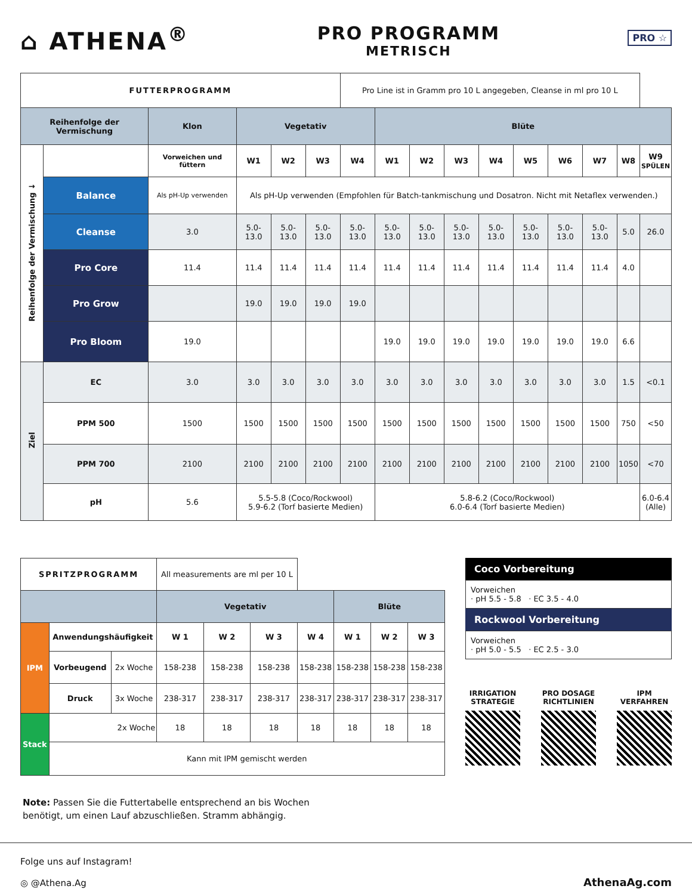⌂ ATHENA<sup>®</sup>
PRO PROGRAMM
METRISCH
PRO ☆
| FUTTERPROGRAMM | | | | | | Pro Line ist in Gramm pro 10 L angegeben, Cleanse in ml pro 10 L | | | | | | | | | |
| Reihenfolge der Vermischung | | Klon | Vegetativ | | | | Blüte | | | | | | | | |
| Reihenfolge der Vermischung ↓ | | Vorweichen und füttern | W1 | W2 | W3 | W4 | W1 | W2 | W3 | W4 | W5 | W6 | W7 | W8 | W9 SPÜLEN |
| | Balance | Als pH-Up verwenden | Als pH-Up verwenden (Empfohlen für Batch-tankmischung und Dosatron. Nicht mit Netaflex verwenden.) | | | | | | | | | | | | |
| | Cleanse | 3.0 | 5.0-13.0 | 5.0-13.0 | 5.0-13.0 | 5.0-13.0 | 5.0-13.0 | 5.0-13.0 | 5.0-13.0 | 5.0-13.0 | 5.0-13.0 | 5.0-13.0 | 5.0-13.0 | 5.0 | 26.0 |
| | Pro Core | 11.4 | 11.4 | 11.4 | 11.4 | 11.4 | 11.4 | 11.4 | 11.4 | 11.4 | 11.4 | 11.4 | 11.4 | 4.0 | |
| | Pro Grow | | 19.0 | 19.0 | 19.0 | 19.0 | | | | | | | | | |
| | Pro Bloom | 19.0 | | | | | 19.0 | 19.0 | 19.0 | 19.0 | 19.0 | 19.0 | 19.0 | 6.6 | |
| Ziel | EC | 3.0 | 3.0 | 3.0 | 3.0 | 3.0 | 3.0 | 3.0 | 3.0 | 3.0 | 3.0 | 3.0 | 3.0 | 1.5 | <0.1 |
| | PPM 500 | 1500 | 1500 | 1500 | 1500 | 1500 | 1500 | 1500 | 1500 | 1500 | 1500 | 1500 | 1500 | 750 | <50 |
| | PPM 700 | 2100 | 2100 | 2100 | 2100 | 2100 | 2100 | 2100 | 2100 | 2100 | 2100 | 2100 | 2100 | 1050 | <70 |
| | pH | 5.6 | 5.5-5.8 (Coco/Rockwool) 5.9-6.2 (Torf basierte Medien) | | | | 5.8-6.2 (Coco/Rockwool) 6.0-6.4 (Torf basierte Medien) | | | | | | | | 6.0-6.4 (Alle) |
| SPRITZPROGRAMM | | | All measurements are ml per 10 L | | | | | | |
| | | | Vegetativ | | | | Blüte | | |
| IPM | Anwendungshäufigkeit | | W 1 | W 2 | W 3 | W 4 | W 1 | W 2 | W 3 |
| | Vorbeugend | 2x Woche | 158-238 | 158-238 | 158-238 | 158-238 | 158-238 | 158-238 | 158-238 |
| | Druck | 3x Woche | 238-317 | 238-317 | 238-317 | 238-317 | 238-317 | 238-317 | 238-317 |
| Stack | 2x Woche | | 18 | 18 | 18 | 18 | 18 | 18 | 18 |
| | Kann mit IPM gemischt werden | | | | | | | | |
Coco Vorbereitung
Vorweichen
· pH 5.5 - 5.8 · EC 3.5 - 4.0
Rockwool Vorbereitung
Vorweichen
· pH 5.0 - 5.5 · EC 2.5 - 3.0
IRRIGATION
STRATEGIE
PRO DOSAGE
RICHTLINIEN
IPM
VERFAHREN
Note: Passen Sie die Futtertabelle entsprechend an bis Wochen
benötigt, um einen Lauf abzuschließen. Stramm abhängig.
Folge uns auf Instagram!
◎ @Athena.Ag
AthenaAg.com